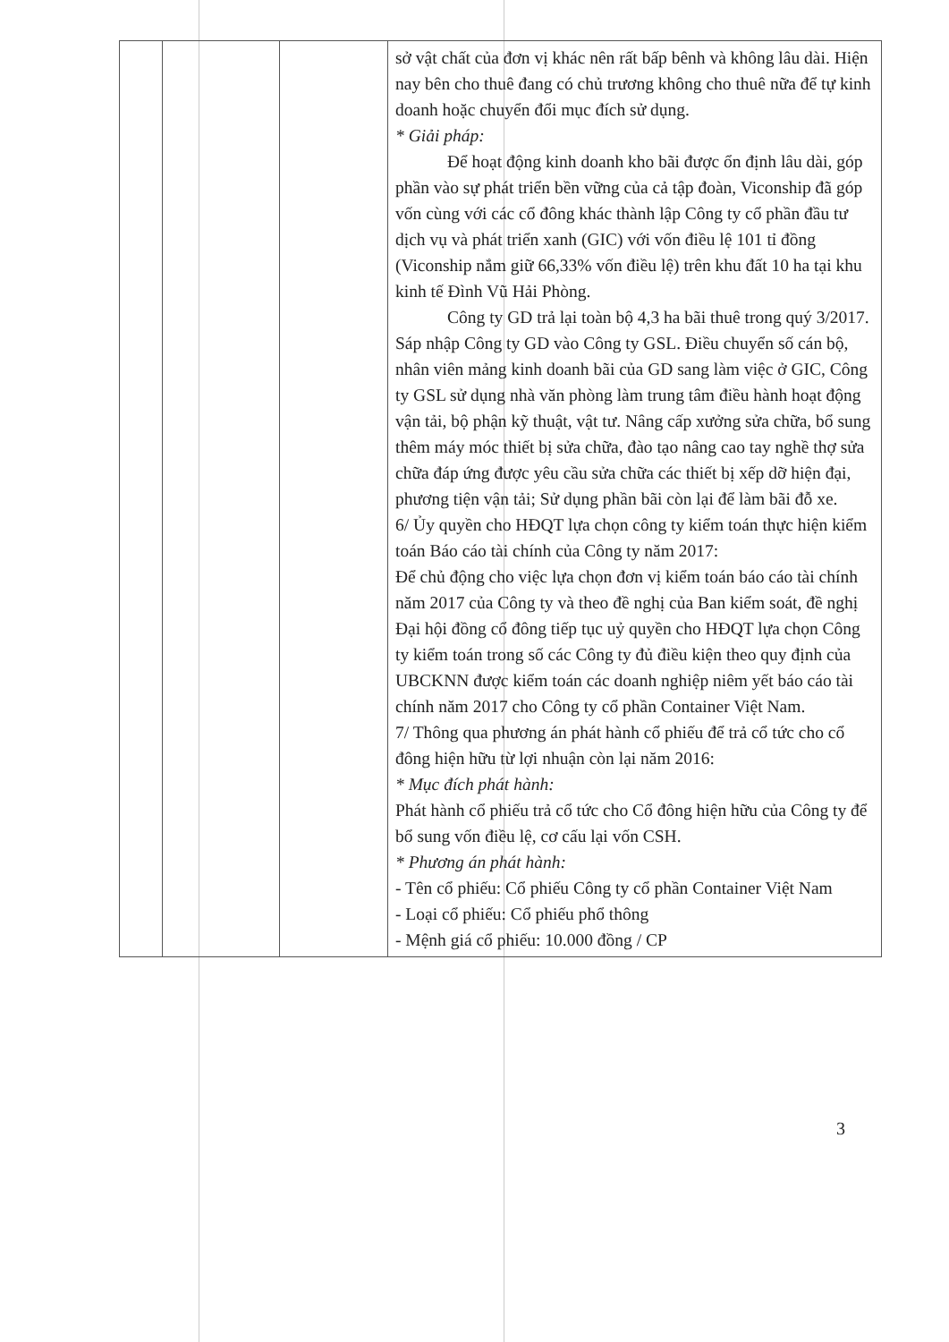| | | | sở vật chất của đơn vị khác nên rất bấp bênh và không lâu dài. Hiện nay bên cho thuê đang có chủ trương không cho thuê nữa để tự kinh doanh hoặc chuyển đổi mục đích sử dụng. * Giải pháp: Để hoạt động kinh doanh kho bãi được ổn định lâu dài, góp phần vào sự phát triển bền vững của cả tập đoàn, Viconship đã góp vốn cùng với các cổ đông khác thành lập Công ty cổ phần đầu tư dịch vụ và phát triển xanh (GIC) với vốn điều lệ 101 tỉ đồng (Viconship nắm giữ 66,33% vốn điều lệ) trên khu đất 10 ha tại khu kinh tế Đình Vũ Hải Phòng. Công ty GD trả lại toàn bộ 4,3 ha bãi thuê trong quý 3/2017. Sáp nhập Công ty GD vào Công ty GSL. Điều chuyển số cán bộ, nhân viên mảng kinh doanh bãi của GD sang làm việc ở GIC, Công ty GSL sử dụng nhà văn phòng làm trung tâm điều hành hoạt động vận tải, bộ phận kỹ thuật, vật tư. Nâng cấp xưởng sửa chữa, bổ sung thêm máy móc thiết bị sửa chữa, đào tạo nâng cao tay nghề thợ sửa chữa đáp ứng được yêu cầu sửa chữa các thiết bị xếp dỡ hiện đại, phương tiện vận tải; Sử dụng phần bãi còn lại để làm bãi đỗ xe. 6/ Ủy quyền cho HĐQT lựa chọn công ty kiểm toán thực hiện kiểm toán Báo cáo tài chính của Công ty năm 2017: Để chủ động cho việc lựa chọn đơn vị kiểm toán báo cáo tài chính năm 2017 của Công ty và theo đề nghị của Ban kiểm soát, đề nghị Đại hội đồng cổ đông tiếp tục uỷ quyền cho HĐQT lựa chọn Công ty kiểm toán trong số các Công ty đủ điều kiện theo quy định của UBCKNN được kiểm toán các doanh nghiệp niêm yết báo cáo tài chính năm 2017 cho Công ty cổ phần Container Việt Nam. 7/ Thông qua phương án phát hành cổ phiếu để trả cổ tức cho cổ đông hiện hữu từ lợi nhuận còn lại năm 2016: * Mục đích phát hành: Phát hành cổ phiếu trả cổ tức cho Cổ đông hiện hữu của Công ty để bổ sung vốn điều lệ, cơ cấu lại vốn CSH. * Phương án phát hành: - Tên cổ phiếu: Cổ phiếu Công ty cổ phần Container Việt Nam - Loại cổ phiếu: Cổ phiếu phổ thông - Mệnh giá cổ phiếu: 10.000 đồng / CP |
3